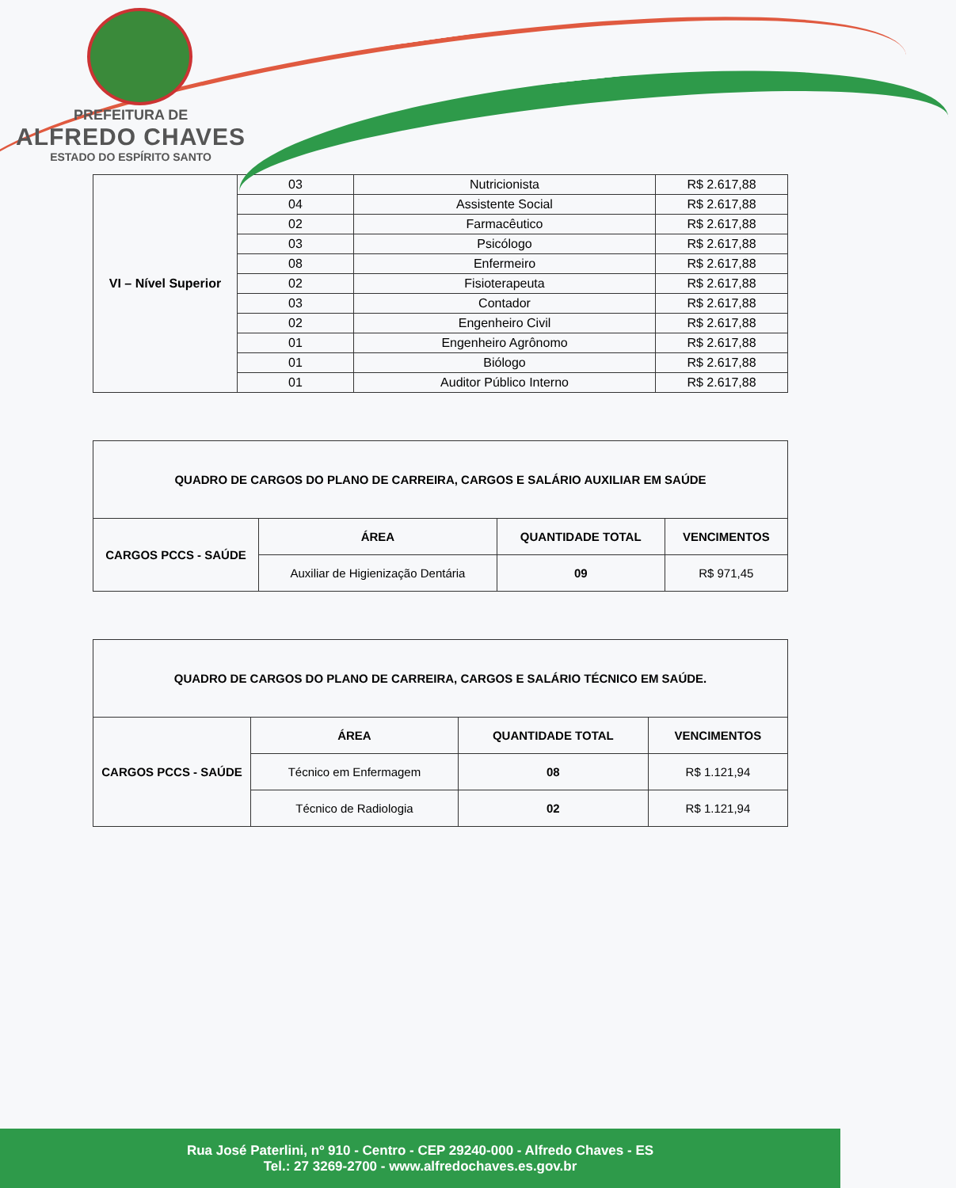PREFEITURA DE
ALFREDO CHAVES
ESTADO DO ESPÍRITO SANTO
| VI – Nível Superior | 03 | Nutricionista | R$ 2.617,88 |
| | 04 | Assistente Social | R$ 2.617,88 |
| | 02 | Farmacêutico | R$ 2.617,88 |
| | 03 | Psicólogo | R$ 2.617,88 |
| | 08 | Enfermeiro | R$ 2.617,88 |
| | 02 | Fisioterapeuta | R$ 2.617,88 |
| | 03 | Contador | R$ 2.617,88 |
| | 02 | Engenheiro Civil | R$ 2.617,88 |
| | 01 | Engenheiro Agrônomo | R$ 2.617,88 |
| | 01 | Biólogo | R$ 2.617,88 |
| | 01 | Auditor Público Interno | R$ 2.617,88 |
| QUADRO DE CARGOS DO PLANO DE CARREIRA, CARGOS E SALÁRIO AUXILIAR EM SAÚDE | | | |
| --- | --- | --- | --- |
| CARGOS PCCS - SAÚDE | ÁREA | QUANTIDADE TOTAL | VENCIMENTOS |
| | Auxiliar de Higienização Dentária | 09 | R$ 971,45 |
| QUADRO DE CARGOS DO PLANO DE CARREIRA, CARGOS E SALÁRIO TÉCNICO EM SAÚDE. | | | |
| --- | --- | --- | --- |
| CARGOS PCCS - SAÚDE | ÁREA | QUANTIDADE TOTAL | VENCIMENTOS |
| | Técnico em Enfermagem | 08 | R$ 1.121,94 |
| | Técnico de Radiologia | 02 | R$ 1.121,94 |
Rua José Paterlini, nº 910 - Centro - CEP 29240-000 - Alfredo Chaves - ES
Tel.: 27 3269-2700 - www.alfredochaves.es.gov.br